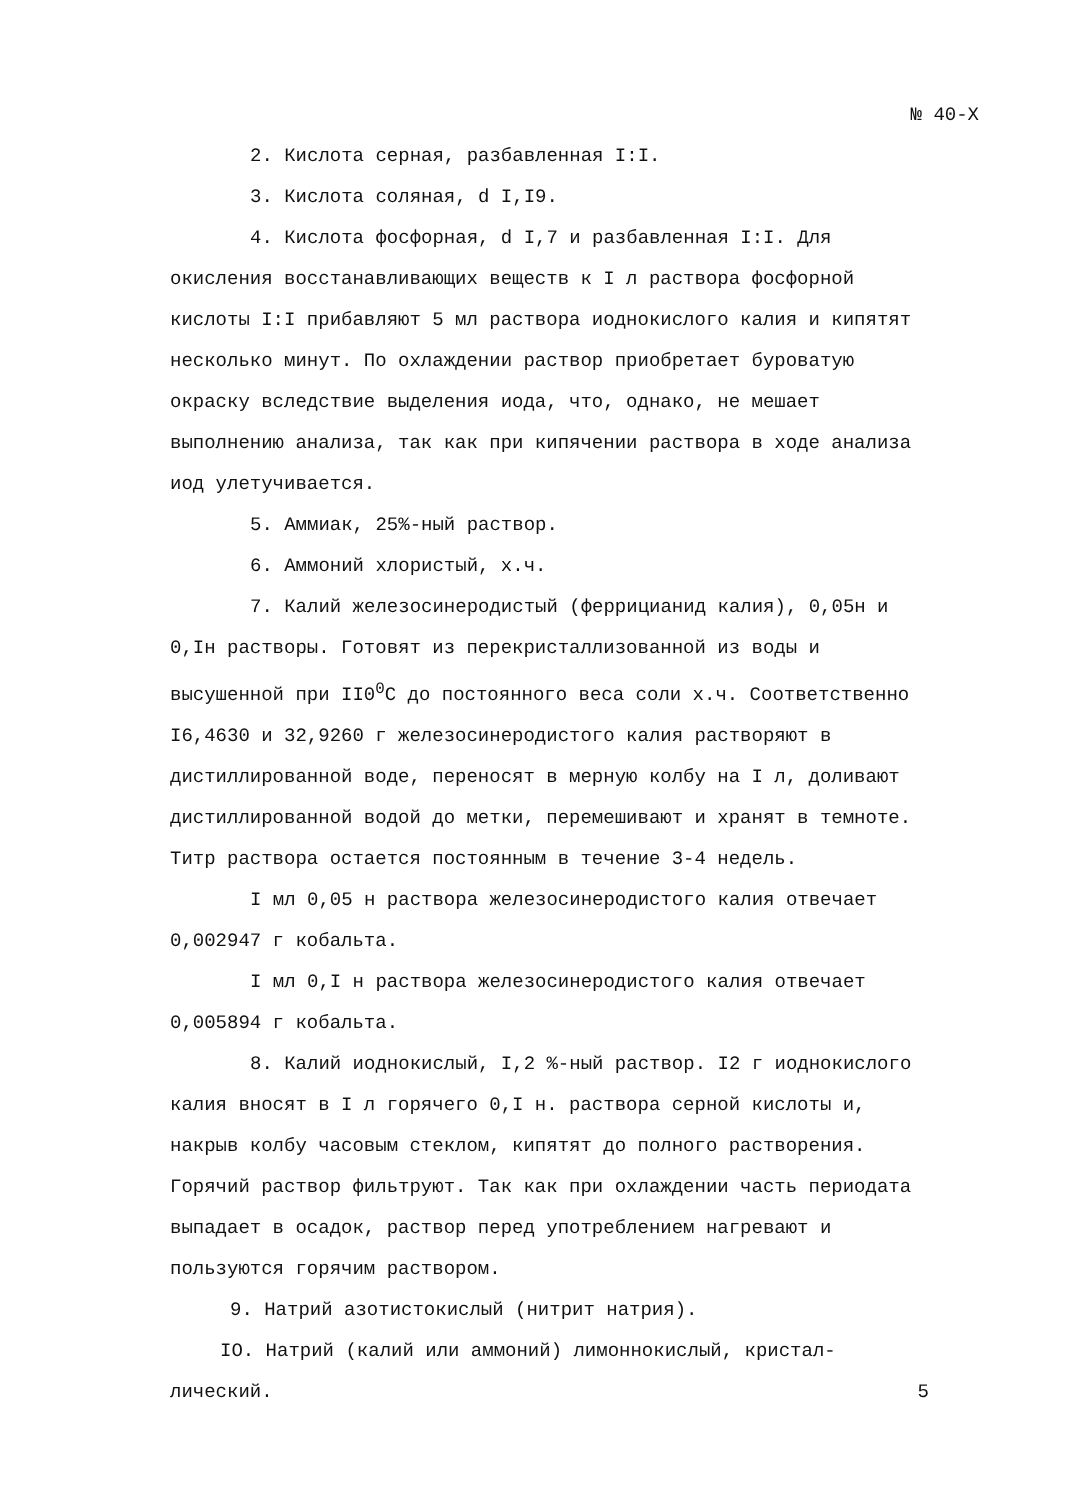№ 40-Х
2. Кислота серная, разбавленная I:I.
3. Кислота соляная, d I,I9.
4. Кислота фосфорная, d I,7 и разбавленная I:I. Для окисления восстанавливающих веществ к I л раствора фосфорной кислоты I:I прибавляют 5 мл раствора иоднокислого калия и кипятят несколько минут. По охлаждении раствор приобретает буроватую окраску вследствие выделения иода, что, однако, не мешает выполнению анализа, так как при кипячении раствора в ходе анализа иод улетучивается.
5. Аммиак, 25%-ный раствор.
6. Аммоний хлористый, х.ч.
7. Калий железосинеродистый (феррицианид калия), 0,05н и 0,Iн растворы. Готовят из перекристаллизованной из воды и высушенной при II0<sup>0</sup>С до постоянного веса соли х.ч. Соответственно I6,4630 и 32,9260 г железосинеродистого калия растворяют в дистиллированной воде, переносят в мерную колбу на I л, доливают дистиллированной водой до метки, перемешивают и хранят в темноте. Титр раствора остается постоянным в течение 3-4 недель.
I мл 0,05 н раствора железосинеродистого калия отвечает 0,002947 г кобальта.
I мл 0,I н раствора железосинеродистого калия отвечает 0,005894 г кобальта.
8. Калий иоднокислый, I,2 %-ный раствор. I2 г иоднокислого калия вносят в I л горячего 0,I н. раствора серной кислоты и, накрыв колбу часовым стеклом, кипятят до полного растворения. Горячий раствор фильтруют. Так как при охлаждении часть периодата выпадает в осадок, раствор перед употреблением нагревают и пользуются горячим раствором.
9. Натрий азотистокислый (нитрит натрия).
IO. Натрий (калий или аммоний) лимоннокислый, кристал-
лический. 5